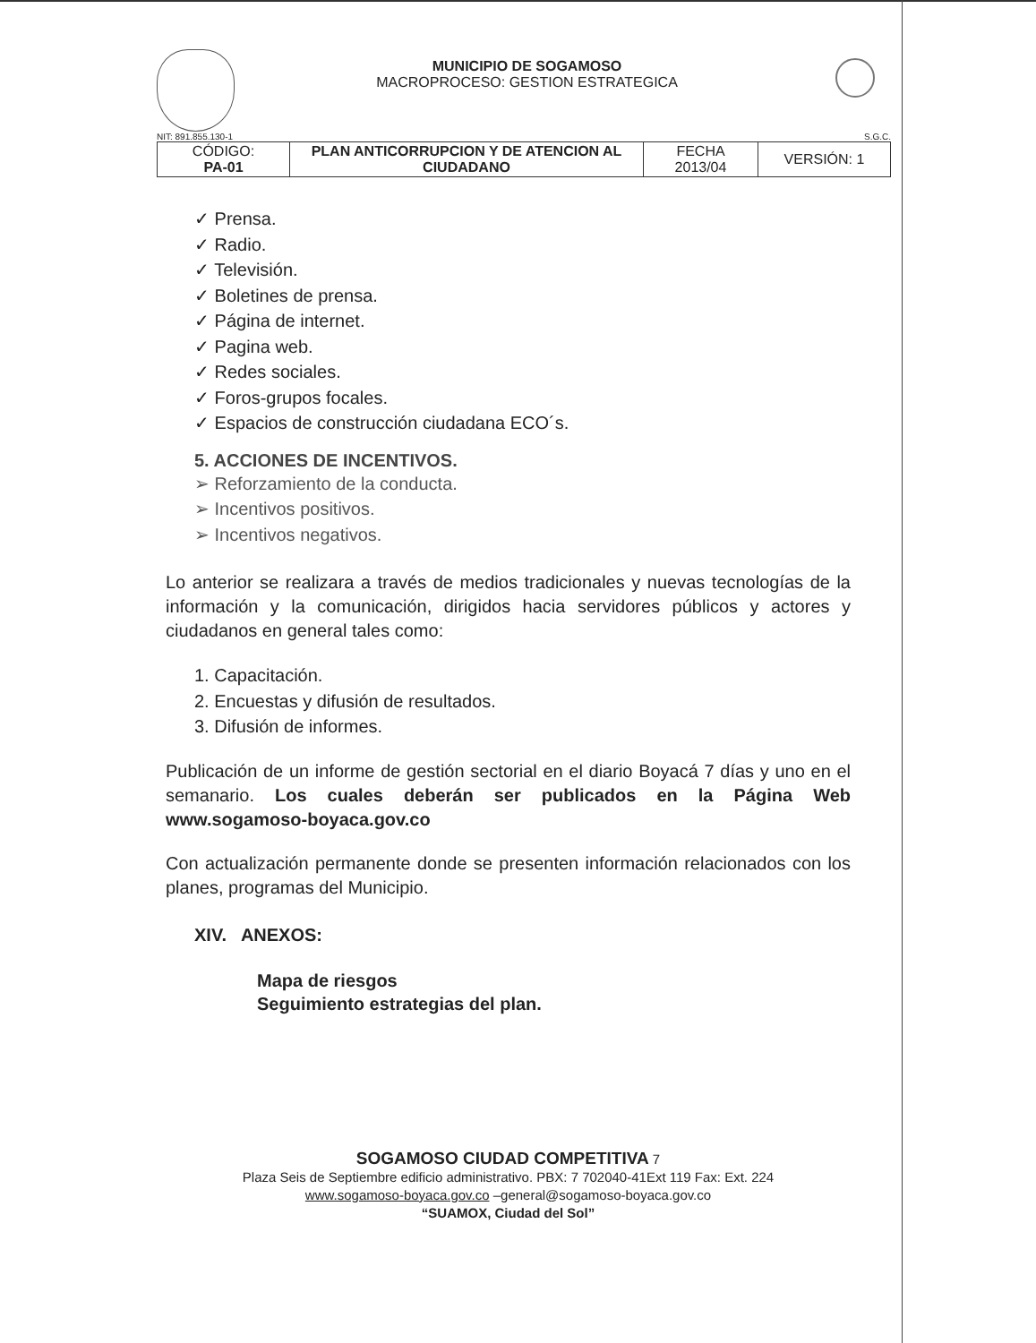MUNICIPIO DE SOGAMOSO
MACROPROCESO: GESTION ESTRATEGICA
NIT: 891.855.130-1 S.G.C.
| CÓDIGO: PA-01 | PLAN ANTICORRUPCION Y DE ATENCION AL CIUDADANO | FECHA 2013/04 | VERSIÓN: 1 |
✓ Prensa.
✓ Radio.
✓ Televisión.
✓ Boletines de prensa.
✓ Página de internet.
✓ Pagina web.
✓ Redes sociales.
✓ Foros-grupos focales.
✓ Espacios de construcción ciudadana ECO´s.
5. ACCIONES DE INCENTIVOS.
➢ Reforzamiento de la conducta.
➢ Incentivos positivos.
➢ Incentivos negativos.
Lo anterior se realizara a través de medios tradicionales y nuevas tecnologías de la información y la comunicación, dirigidos hacia servidores públicos y actores y ciudadanos en general tales como:
1. Capacitación.
2. Encuestas y difusión de resultados.
3. Difusión de informes.
Publicación de un informe de gestión sectorial en el diario Boyacá 7 días y uno en el semanario. Los cuales deberán ser publicados en la Página Web www.sogamoso-boyaca.gov.co
Con actualización permanente donde se presenten información relacionados con los planes, programas del Municipio.
XIV. ANEXOS:
Mapa de riesgos
Seguimiento estrategias del plan.
SOGAMOSO CIUDAD COMPETITIVA 7
Plaza Seis de Septiembre edificio administrativo. PBX: 7 702040-41Ext 119 Fax: Ext. 224
www.sogamoso-boyaca.gov.co –general@sogamoso-boyaca.gov.co
“SUAMOX, Ciudad del Sol”